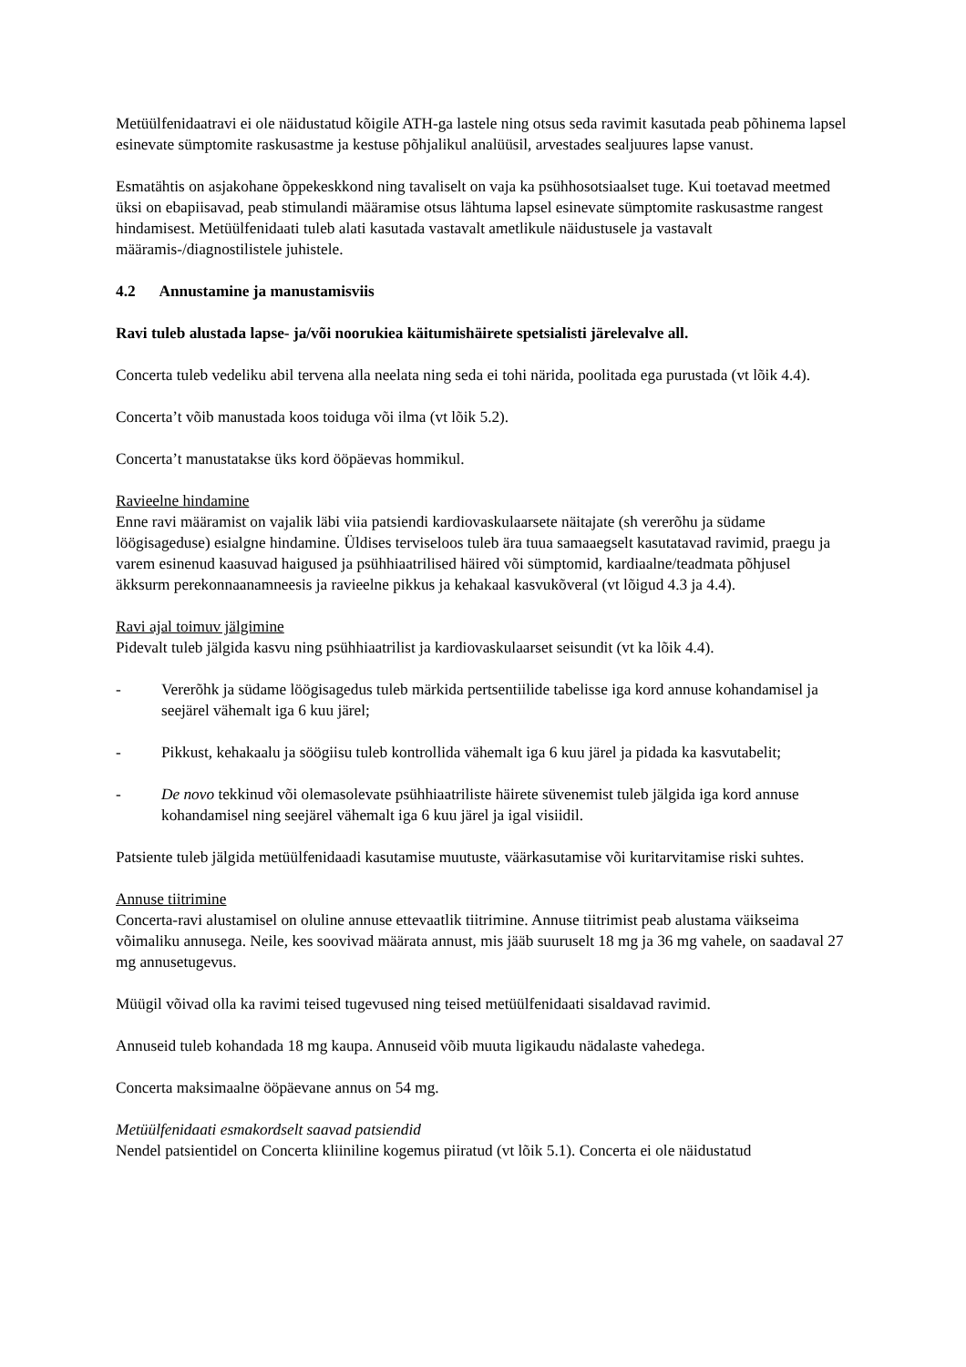Metüülfenidaatravi ei ole näidustatud kõigile ATH-ga lastele ning otsus seda ravimit kasutada peab põhinema lapsel esinevate sümptomite raskusastme ja kestuse põhjalikul analüüsil, arvestades sealjuures lapse vanust.
Esmatähtis on asjakohane õppekeskkond ning tavaliselt on vaja ka psühhosotsiaalset tuge. Kui toetavad meetmed üksi on ebapiisavad, peab stimulandi määramise otsus lähtuma lapsel esinevate sümptomite raskusastme rangest hindamisest. Metüülfenidaati tuleb alati kasutada vastavalt ametlikule näidustusele ja vastavalt määramis-/diagnostilistele juhistele.
4.2 Annustamine ja manustamisviis
Ravi tuleb alustada lapse- ja/või noorukiea käitumishäirete spetsialisti järelevalve all.
Concerta tuleb vedeliku abil tervena alla neelata ning seda ei tohi närida, poolitada ega purustada (vt lõik 4.4).
Concerta’t võib manustada koos toiduga või ilma (vt lõik 5.2).
Concerta’t manustatakse üks kord ööpäevas hommikul.
Ravieelne hindamine
Enne ravi määramist on vajalik läbi viia patsiendi kardiovaskulaarsete näitajate (sh vererõhu ja südame löögisageduse) esialgne hindamine. Üldises terviseloos tuleb ära tuua samaaegselt kasutatavad ravimid, praegu ja varem esinenud kaasuvad haigused ja psühhiaatrilised häired või sümptomid, kardiaalne/teadmata põhjusel äkksurm perekonnaanamneesis ja ravieelne pikkus ja kehakaal kasvukõveral (vt lõigud 4.3 ja 4.4).
Ravi ajal toimuv jälgimine
Pidevalt tuleb jälgida kasvu ning psühhiaatrilist ja kardiovaskulaarset seisundit (vt ka lõik 4.4).
- Vererõhk ja südame löögisagedus tuleb märkida pertsentiilide tabelisse iga kord annuse kohandamisel ja seejärel vähemalt iga 6 kuu järel;
- Pikkust, kehakaalu ja söögiisu tuleb kontrollida vähemalt iga 6 kuu järel ja pidada ka kasvutabelit;
- De novo tekkinud või olemasolevate psühhiaatriliste häirete süvenemist tuleb jälgida iga kord annuse kohandamisel ning seejärel vähemalt iga 6 kuu järel ja igal visiidil.
Patsiente tuleb jälgida metüülfenidaadi kasutamise muutuste, väärkasutamise või kuritarvitamise riski suhtes.
Annuse tiitrimine
Concerta-ravi alustamisel on oluline annuse ettevaatlik tiitrimine. Annuse tiitrimist peab alustama väikseima võimaliku annusega. Neile, kes soovivad määrata annust, mis jääb suuruselt 18 mg ja 36 mg vahele, on saadaval 27 mg annusetugevus.
Müügil võivad olla ka ravimi teised tugevused ning teised metüülfenidaati sisaldavad ravimid.
Annuseid tuleb kohandada 18 mg kaupa. Annuseid võib muuta ligikaudu nädalaste vahedega.
Concerta maksimaalne ööpäevane annus on 54 mg.
Metüülfenidaati esmakordselt saavad patsiendid
Nendel patsientidel on Concerta kliiniline kogemus piiratud (vt lõik 5.1). Concerta ei ole näidustatud